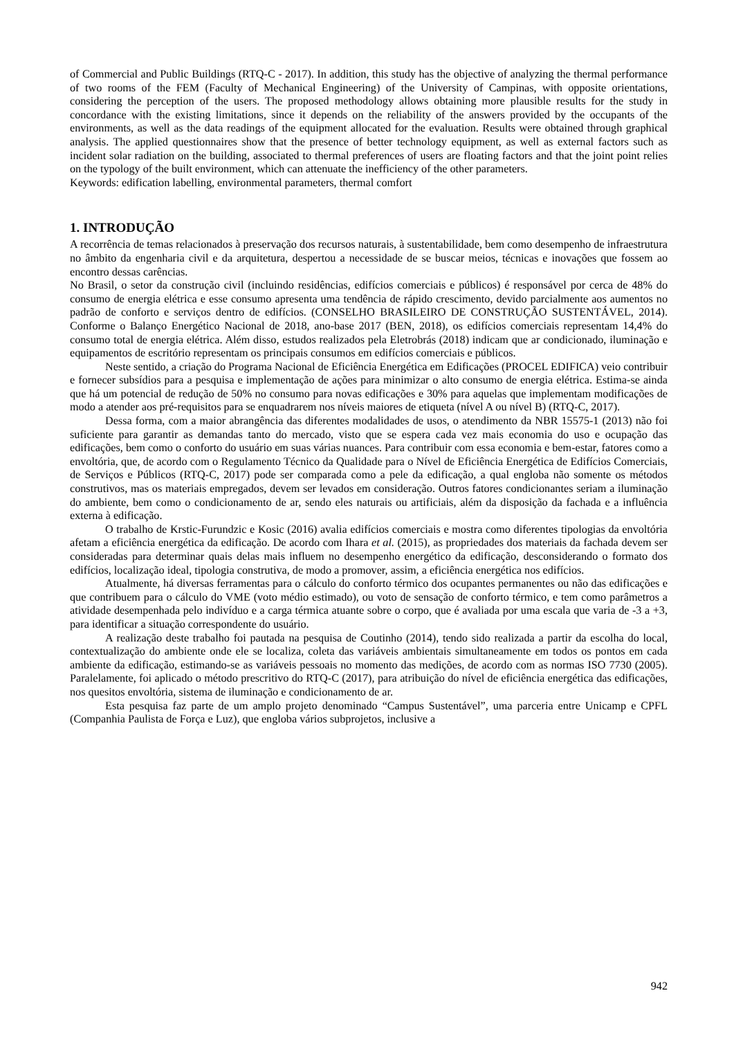of Commercial and Public Buildings (RTQ-C - 2017). In addition, this study has the objective of analyzing the thermal performance of two rooms of the FEM (Faculty of Mechanical Engineering) of the University of Campinas, with opposite orientations, considering the perception of the users. The proposed methodology allows obtaining more plausible results for the study in concordance with the existing limitations, since it depends on the reliability of the answers provided by the occupants of the environments, as well as the data readings of the equipment allocated for the evaluation. Results were obtained through graphical analysis. The applied questionnaires show that the presence of better technology equipment, as well as external factors such as incident solar radiation on the building, associated to thermal preferences of users are floating factors and that the joint point relies on the typology of the built environment, which can attenuate the inefficiency of the other parameters.
Keywords: edification labelling, environmental parameters, thermal comfort
1. INTRODUÇÃO
A recorrência de temas relacionados à preservação dos recursos naturais, à sustentabilidade, bem como desempenho de infraestrutura no âmbito da engenharia civil e da arquitetura, despertou a necessidade de se buscar meios, técnicas e inovações que fossem ao encontro dessas carências.
No Brasil, o setor da construção civil (incluindo residências, edifícios comerciais e públicos) é responsável por cerca de 48% do consumo de energia elétrica e esse consumo apresenta uma tendência de rápido crescimento, devido parcialmente aos aumentos no padrão de conforto e serviços dentro de edifícios. (CONSELHO BRASILEIRO DE CONSTRUÇÃO SUSTENTÁVEL, 2014). Conforme o Balanço Energético Nacional de 2018, ano-base 2017 (BEN, 2018), os edifícios comerciais representam 14,4% do consumo total de energia elétrica. Além disso, estudos realizados pela Eletrobrás (2018) indicam que ar condicionado, iluminação e equipamentos de escritório representam os principais consumos em edifícios comerciais e públicos.
Neste sentido, a criação do Programa Nacional de Eficiência Energética em Edificações (PROCEL EDIFICA) veio contribuir e fornecer subsídios para a pesquisa e implementação de ações para minimizar o alto consumo de energia elétrica. Estima-se ainda que há um potencial de redução de 50% no consumo para novas edificações e 30% para aquelas que implementam modificações de modo a atender aos pré-requisitos para se enquadrarem nos níveis maiores de etiqueta (nível A ou nível B) (RTQ-C, 2017).
Dessa forma, com a maior abrangência das diferentes modalidades de usos, o atendimento da NBR 15575-1 (2013) não foi suficiente para garantir as demandas tanto do mercado, visto que se espera cada vez mais economia do uso e ocupação das edificações, bem como o conforto do usuário em suas várias nuances. Para contribuir com essa economia e bem-estar, fatores como a envoltória, que, de acordo com o Regulamento Técnico da Qualidade para o Nível de Eficiência Energética de Edifícios Comerciais, de Serviços e Públicos (RTQ-C, 2017) pode ser comparada como a pele da edificação, a qual engloba não somente os métodos construtivos, mas os materiais empregados, devem ser levados em consideração. Outros fatores condicionantes seriam a iluminação do ambiente, bem como o condicionamento de ar, sendo eles naturais ou artificiais, além da disposição da fachada e a influência externa à edificação.
O trabalho de Krstic-Furundzic e Kosic (2016) avalia edifícios comerciais e mostra como diferentes tipologias da envoltória afetam a eficiência energética da edificação. De acordo com Ihara et al. (2015), as propriedades dos materiais da fachada devem ser consideradas para determinar quais delas mais influem no desempenho energético da edificação, desconsiderando o formato dos edifícios, localização ideal, tipologia construtiva, de modo a promover, assim, a eficiência energética nos edifícios.
Atualmente, há diversas ferramentas para o cálculo do conforto térmico dos ocupantes permanentes ou não das edificações e que contribuem para o cálculo do VME (voto médio estimado), ou voto de sensação de conforto térmico, e tem como parâmetros a atividade desempenhada pelo indivíduo e a carga térmica atuante sobre o corpo, que é avaliada por uma escala que varia de -3 a +3, para identificar a situação correspondente do usuário.
A realização deste trabalho foi pautada na pesquisa de Coutinho (2014), tendo sido realizada a partir da escolha do local, contextualização do ambiente onde ele se localiza, coleta das variáveis ambientais simultaneamente em todos os pontos em cada ambiente da edificação, estimando-se as variáveis pessoais no momento das medições, de acordo com as normas ISO 7730 (2005). Paralelamente, foi aplicado o método prescritivo do RTQ-C (2017), para atribuição do nível de eficiência energética das edificações, nos quesitos envoltória, sistema de iluminação e condicionamento de ar.
Esta pesquisa faz parte de um amplo projeto denominado “Campus Sustentável”, uma parceria entre Unicamp e CPFL (Companhia Paulista de Força e Luz), que engloba vários subprojetos, inclusive a
942